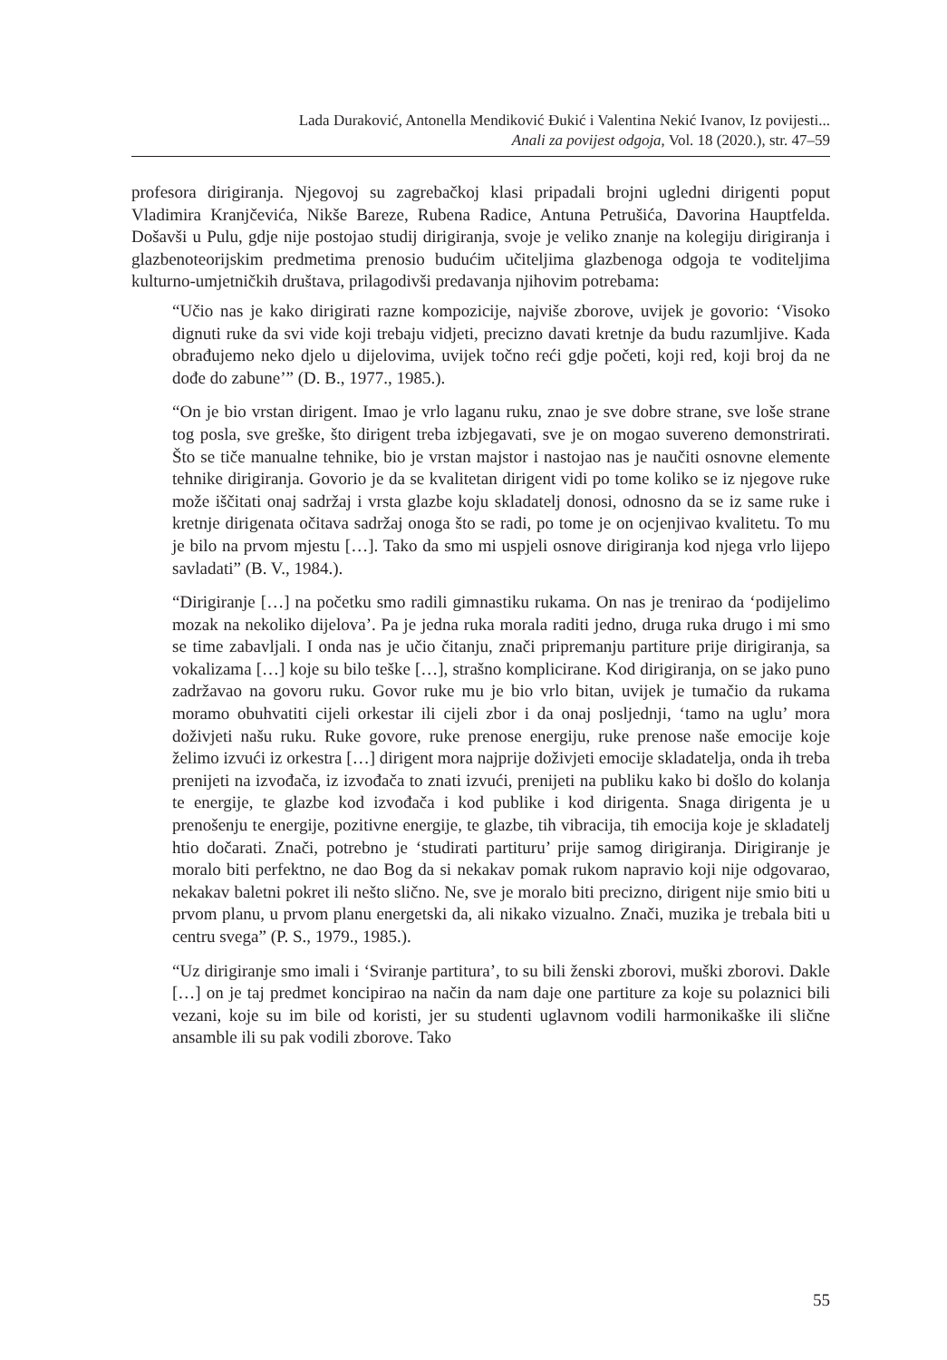Lada Duraković, Antonella Mendiković Đukić i Valentina Nekić Ivanov, Iz povijesti...
Anali za povijest odgoja, Vol. 18 (2020.), str. 47–59
profesora dirigiranja. Njegovoj su zagrebačkoj klasi pripadali brojni ugledni dirigenti poput Vladimira Kranjčevića, Nikše Bareze, Rubena Radice, Antuna Petrušića, Davorina Hauptfelda. Došavši u Pulu, gdje nije postojao studij dirigiranja, svoje je veliko znanje na kolegiju dirigiranja i glazbenoteorijskim predmetima prenosio budućim učiteljima glazbenoga odgoja te voditeljima kulturno-umjetničkih društava, prilagodivši predavanja njihovim potrebama:
“Učio nas je kako dirigirati razne kompozicije, najviše zborove, uvijek je govorio: ‘Visoko dignuti ruke da svi vide koji trebaju vidjeti, precizno davati kretnje da budu razumljive. Kada obrađujemo neko djelo u dijelovima, uvijek točno reći gdje početi, koji red, koji broj da ne dođe do zabune’” (D. B., 1977., 1985.).
“On je bio vrstan dirigent. Imao je vrlo laganu ruku, znao je sve dobre strane, sve loše strane tog posla, sve greške, što dirigent treba izbjegavati, sve je on mogao suvereno demonstrirati. Što se tiče manualne tehnike, bio je vrstan majstor i nastojao nas je naučiti osnovne elemente tehnike dirigiranja. Govorio je da se kvalitetan dirigent vidi po tome koliko se iz njegove ruke može iščitati onaj sadržaj i vrsta glazbe koju skladatelj donosi, odnosno da se iz same ruke i kretnje dirigenata očitava sadržaj onoga što se radi, po tome je on ocjenjivao kvalitetu. To mu je bilo na prvom mjestu […]. Tako da smo mi uspjeli osnove dirigiranja kod njega vrlo lijepo savladati” (B. V., 1984.).
“Dirigiranje […] na početku smo radili gimnastiku rukama. On nas je trenirao da ‘podijelimo mozak na nekoliko dijelova’. Pa je jedna ruka morala raditi jedno, druga ruka drugo i mi smo se time zabavljali. I onda nas je učio čitanju, znači pripremanju partiture prije dirigiranja, sa vokalizama […] koje su bilo teške […], strašno komplicirane. Kod dirigiranja, on se jako puno zadržavao na govoru ruku. Govor ruke mu je bio vrlo bitan, uvijek je tumačio da rukama moramo obuhvatiti cijeli orkestar ili cijeli zbor i da onaj posljednji, ‘tamo na uglu’ mora doživjeti našu ruku. Ruke govore, ruke prenose energiju, ruke prenose naše emocije koje želimo izvući iz orkestra […] dirigent mora najprije doživjeti emocije skladatelja, onda ih treba prenijeti na izvođača, iz izvođača to znati izvući, prenijeti na publiku kako bi došlo do kolanja te energije, te glazbe kod izvođača i kod publike i kod dirigenta. Snaga dirigenta je u prenošenju te energije, pozitivne energije, te glazbe, tih vibracija, tih emocija koje je skladatelj htio dočarati. Znači, potrebno je ‘studirati partituru’ prije samog dirigiranja. Dirigiranje je moralo biti perfektno, ne dao Bog da si nekakav pomak rukom napravio koji nije odgovarao, nekakav baletni pokret ili nešto slično. Ne, sve je moralo biti precizno, dirigent nije smio biti u prvom planu, u prvom planu energetski da, ali nikako vizualno. Znači, muzika je trebala biti u centru svega” (P. S., 1979., 1985.).
“Uz dirigiranje smo imali i ‘Sviranje partitura’, to su bili ženski zborovi, muški zborovi. Dakle […] on je taj predmet koncipirao na način da nam daje one partiture za koje su polaznici bili vezani, koje su im bile od koristi, jer su studenti uglavnom vodili harmonikaške ili slične ansamble ili su pak vodili zborove. Tako
55